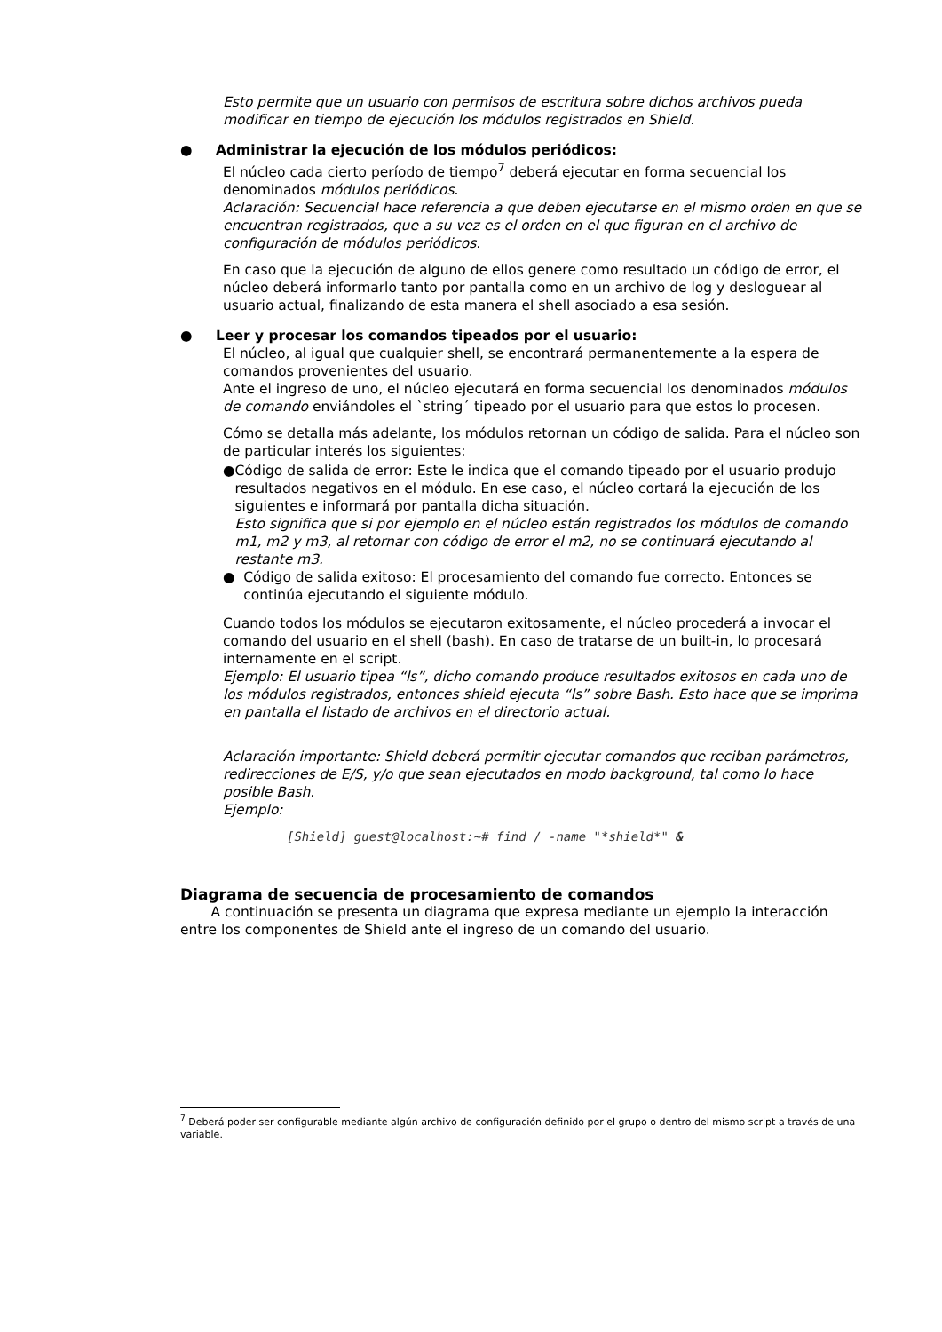Esto permite que un usuario con permisos de escritura sobre dichos archivos pueda modificar en tiempo de ejecución los módulos registrados en Shield.
● Administrar la ejecución de los módulos periódicos:
El núcleo cada cierto período de tiempo<sup>7</sup> deberá ejecutar en forma secuencial los denominados módulos periódicos.
Aclaración: Secuencial hace referencia a que deben ejecutarse en el mismo orden en que se encuentran registrados, que a su vez es el orden en el que figuran en el archivo de configuración de módulos periódicos.
En caso que la ejecución de alguno de ellos genere como resultado un código de error, el núcleo deberá informarlo tanto por pantalla como en un archivo de log y desloguear al usuario actual, finalizando de esta manera el shell asociado a esa sesión.
● Leer y procesar los comandos tipeados por el usuario:
El núcleo, al igual que cualquier shell, se encontrará permanentemente a la espera de comandos provenientes del usuario.
Ante el ingreso de uno, el núcleo ejecutará en forma secuencial los denominados módulos de comando enviándoles el `string´ tipeado por el usuario para que estos lo procesen.
Cómo se detalla más adelante, los módulos retornan un código de salida. Para el núcleo son de particular interés los siguientes:
● Código de salida de error: Este le indica que el comando tipeado por el usuario produjo resultados negativos en el módulo. En ese caso, el núcleo cortará la ejecución de los siguientes e informará por pantalla dicha situación.
Esto significa que si por ejemplo en el núcleo están registrados los módulos de comando m1, m2 y m3, al retornar con código de error el m2, no se continuará ejecutando al restante m3.
● Código de salida exitoso: El procesamiento del comando fue correcto. Entonces se continúa ejecutando el siguiente módulo.
Cuando todos los módulos se ejecutaron exitosamente, el núcleo procederá a invocar el comando del usuario en el shell (bash). En caso de tratarse de un built-in, lo procesará internamente en el script.
Ejemplo: El usuario tipea “ls”, dicho comando produce resultados exitosos en cada uno de los módulos registrados, entonces shield ejecuta “ls” sobre Bash. Esto hace que se imprima en pantalla el listado de archivos en el directorio actual.
Aclaración importante: Shield deberá permitir ejecutar comandos que reciban parámetros, redirecciones de E/S, y/o que sean ejecutados en modo background, tal como lo hace posible Bash.
Ejemplo:
[Shield] guest@localhost:~# find / -name "*shield*" &
Diagrama de secuencia de procesamiento de comandos
A continuación se presenta un diagrama que expresa mediante un ejemplo la interacción entre los componentes de Shield ante el ingreso de un comando del usuario.
<sup>7</sup> Deberá poder ser configurable mediante algún archivo de configuración definido por el grupo o dentro del mismo script a través de una variable.